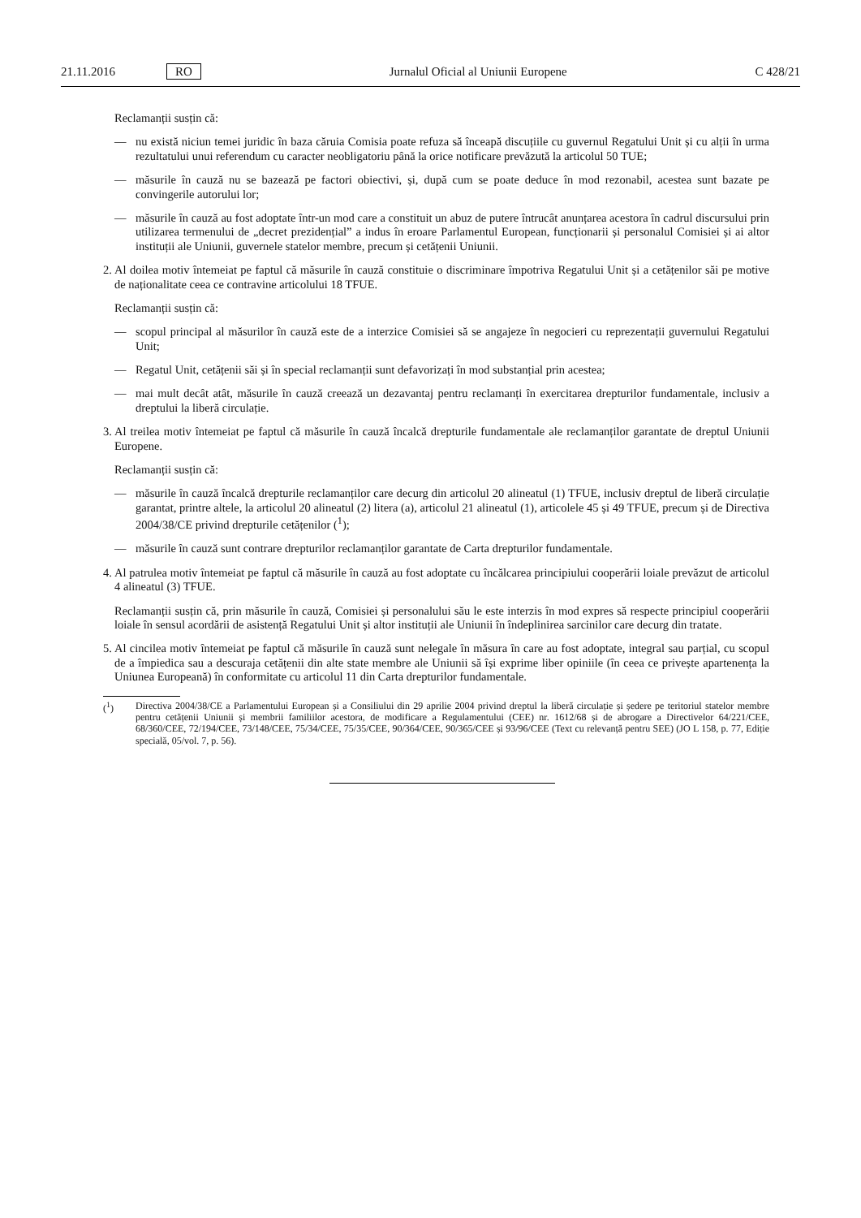21.11.2016 RO Jurnalul Oficial al Uniunii Europene C 428/21
Reclamanții susțin că:
— nu există niciun temei juridic în baza căruia Comisia poate refuza să înceapă discuțiile cu guvernul Regatului Unit și cu alții în urma rezultatului unui referendum cu caracter neobligatoriu până la orice notificare prevăzută la articolul 50 TUE;
— măsurile în cauză nu se bazează pe factori obiectivi, și, după cum se poate deduce în mod rezonabil, acestea sunt bazate pe convingerile autorului lor;
— măsurile în cauză au fost adoptate într-un mod care a constituit un abuz de putere întrucât anunțarea acestora în cadrul discursului prin utilizarea termenului de „decret prezidențial” a indus în eroare Parlamentul European, funcționarii și personalul Comisiei și ai altor instituții ale Uniunii, guvernele statelor membre, precum și cetățenii Uniunii.
2. Al doilea motiv întemeiat pe faptul că măsurile în cauză constituie o discriminare împotriva Regatului Unit și a cetățenilor săi pe motive de naționalitate ceea ce contravine articolului 18 TFUE.
Reclamanții susțin că:
— scopul principal al măsurilor în cauză este de a interzice Comisiei să se angajeze în negocieri cu reprezentații guvernului Regatului Unit;
— Regatul Unit, cetățenii săi și în special reclamanții sunt defavorizați în mod substanțial prin acestea;
— mai mult decât atât, măsurile în cauză creează un dezavantaj pentru reclamanți în exercitarea drepturilor fundamentale, inclusiv a dreptului la liberă circulație.
3. Al treilea motiv întemeiat pe faptul că măsurile în cauză încalcă drepturile fundamentale ale reclamanților garantate de dreptul Uniunii Europene.
Reclamanții susțin că:
— măsurile în cauză încalcă drepturile reclamanților care decurg din articolul 20 alineatul (1) TFUE, inclusiv dreptul de liberă circulație garantat, printre altele, la articolul 20 alineatul (2) litera (a), articolul 21 alineatul (1), articolele 45 și 49 TFUE, precum și de Directiva 2004/38/CE privind drepturile cetățenilor (<sup>1</sup>);
— măsurile în cauză sunt contrare drepturilor reclamanților garantate de Carta drepturilor fundamentale.
4. Al patrulea motiv întemeiat pe faptul că măsurile în cauză au fost adoptate cu încălcarea principiului cooperării loiale prevăzut de articolul 4 alineatul (3) TFUE.
Reclamanții susțin că, prin măsurile în cauză, Comisiei și personalului său le este interzis în mod expres să respecte principiul cooperării loiale în sensul acordării de asistență Regatului Unit și altor instituții ale Uniunii în îndeplinirea sarcinilor care decurg din tratate.
5. Al cincilea motiv întemeiat pe faptul că măsurile în cauză sunt nelegale în măsura în care au fost adoptate, integral sau parțial, cu scopul de a împiedica sau a descuraja cetățenii din alte state membre ale Uniunii să își exprime liber opiniile (în ceea ce privește apartenența la Uniunea Europeană) în conformitate cu articolul 11 din Carta drepturilor fundamentale.
(<sup>1</sup>) Directiva 2004/38/CE a Parlamentului European și a Consiliului din 29 aprilie 2004 privind dreptul la liberă circulație și ședere pe teritoriul statelor membre pentru cetățenii Uniunii și membrii familiilor acestora, de modificare a Regulamentului (CEE) nr. 1612/68 și de abrogare a Directivelor 64/221/CEE, 68/360/CEE, 72/194/CEE, 73/148/CEE, 75/34/CEE, 75/35/CEE, 90/364/CEE, 90/365/CEE și 93/96/CEE (Text cu relevanță pentru SEE) (JO L 158, p. 77, Ediție specială, 05/vol. 7, p. 56).